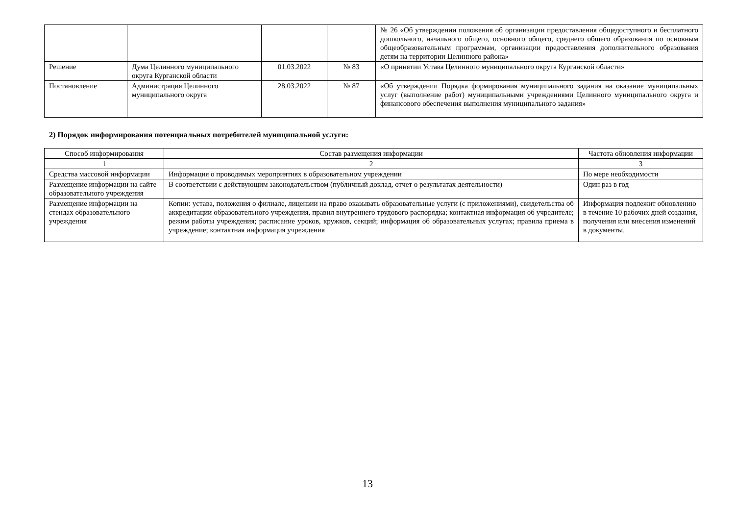| | | | | № 26 «Об утверждении положения об организации предоставления общедоступного и бесплатного дошкольного, начального общего, основного общего, среднего общего образования по основным общеобразовательным программам, организации предоставления дополнительного образования детям на территории Целинного района» |
| Решение | Дума Целинного муниципального округа Курганской области | 01.03.2022 | № 83 | «О принятии Устава Целинного муниципального округа Курганской области» |
| Постановление | Администрация Целинного муниципального округа | 28.03.2022 | № 87 | «Об утверждении Порядка формирования муниципального задания на оказание муниципальных услуг (выполнение работ) муниципальными учреждениями Целинного муниципального округа и финансового обеспечения выполнения муниципального задания» |
2) Порядок информирования потенциальных потребителей муниципальной услуги:
| Способ информирования | Состав размещения информации | Частота обновления информации |
| --- | --- | --- |
| 1 | 2 | 3 |
| Средства массовой информации | Информация о проводимых мероприятиях в образовательном учреждении | По мере необходимости |
| Размещение информации на сайте образовательного учреждения | В соответствии с действующим законодательством (публичный доклад, отчет о результатах деятельности) | Один раз в год |
| Размещение информации на стендах образовательного учреждения | Копии: устава, положения о филиале, лицензии на право оказывать образовательные услуги (с приложениями), свидетельства об аккредитации образовательного учреждения, правил внутреннего трудового распорядка; контактная информация об учредителе; режим работы учреждения; расписание уроков, кружков, секций; информация об образовательных услугах; правила приема в учреждение; контактная информация учреждения | Информация подлежит обновлению в течение 10 рабочих дней создания, получения или внесения изменений в документы. |
13